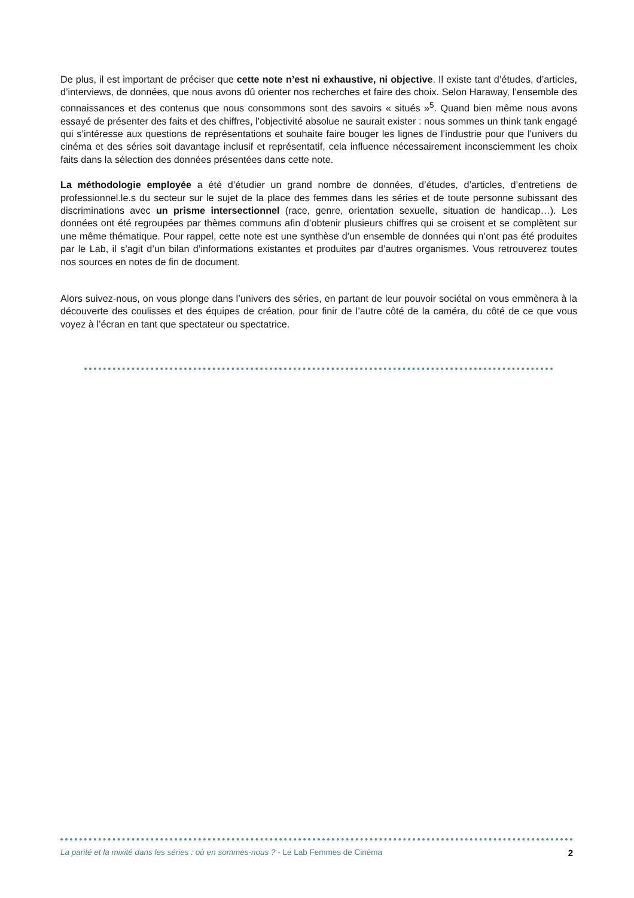De plus, il est important de préciser que cette note n’est ni exhaustive, ni objective. Il existe tant d’études, d’articles, d’interviews, de données, que nous avons dû orienter nos recherches et faire des choix. Selon Haraway, l’ensemble des connaissances et des contenus que nous consommons sont des savoirs « situés »<sup>5</sup>. Quand bien même nous avons essayé de présenter des faits et des chiffres, l’objectivité absolue ne saurait exister : nous sommes un think tank engagé qui s’intéresse aux questions de représentations et souhaite faire bouger les lignes de l’industrie pour que l’univers du cinéma et des séries soit davantage inclusif et représentatif, cela influence nécessairement inconsciemment les choix faits dans la sélection des données présentées dans cette note.
La méthodologie employée a été d’étudier un grand nombre de données, d’études, d’articles, d’entretiens de professionnel.le.s du secteur sur le sujet de la place des femmes dans les séries et de toute personne subissant des discriminations avec un prisme intersectionnel (race, genre, orientation sexuelle, situation de handicap…). Les données ont été regroupées par thèmes communs afin d’obtenir plusieurs chiffres qui se croisent et se complètent sur une même thématique. Pour rappel, cette note est une synthèse d’un ensemble de données qui n’ont pas été produites par le Lab, il s’agit d’un bilan d’informations existantes et produites par d’autres organismes. Vous retrouverez toutes nos sources en notes de fin de document.
Alors suivez-nous, on vous plonge dans l’univers des séries, en partant de leur pouvoir sociétal on vous emmènera à la découverte des coulisses et des équipes de création, pour finir de l’autre côté de la caméra, du côté de ce que vous voyez à l’écran en tant que spectateur ou spectatrice.
La parité et la mixité dans les séries : où en sommes-nous ? - Le Lab Femmes de Cinéma 2